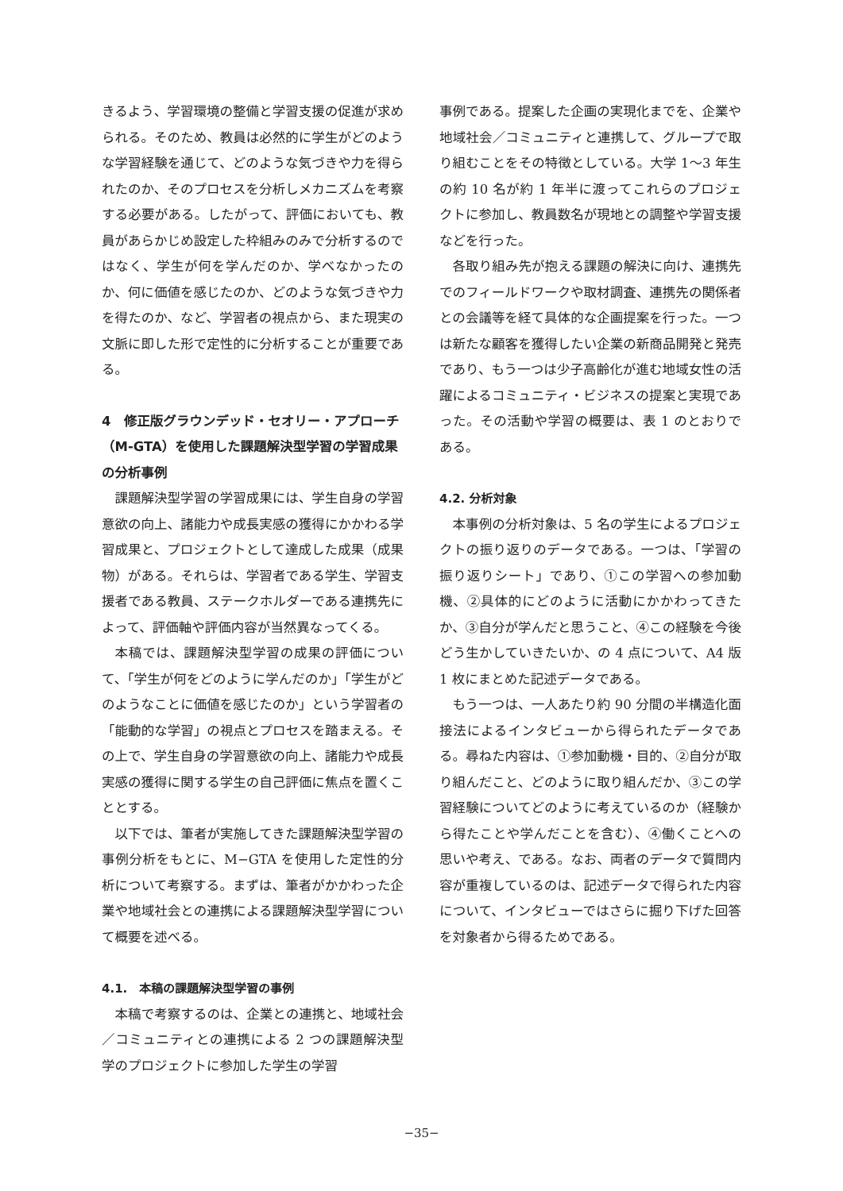きるよう、学習環境の整備と学習支援の促進が求められる。そのため、教員は必然的に学生がどのような学習経験を通じて、どのような気づきや力を得られたのか、そのプロセスを分析しメカニズムを考察する必要がある。したがって、評価においても、教員があらかじめ設定した枠組みのみで分析するのではなく、学生が何を学んだのか、学べなかったのか、何に価値を感じたのか、どのような気づきや力を得たのか、など、学習者の視点から、また現実の文脈に即した形で定性的に分析することが重要である。
4　修正版グラウンデッド・セオリー・アプローチ（M-GTA）を使用した課題解決型学習の学習成果の分析事例
課題解決型学習の学習成果には、学生自身の学習意欲の向上、諸能力や成長実感の獲得にかかわる学習成果と、プロジェクトとして達成した成果（成果物）がある。それらは、学習者である学生、学習支援者である教員、ステークホルダーである連携先によって、評価軸や評価内容が当然異なってくる。
本稿では、課題解決型学習の成果の評価について、「学生が何をどのように学んだのか」「学生がどのようなことに価値を感じたのか」という学習者の「能動的な学習」の視点とプロセスを踏まえる。その上で、学生自身の学習意欲の向上、諸能力や成長実感の獲得に関する学生の自己評価に焦点を置くこととする。
以下では、筆者が実施してきた課題解決型学習の事例分析をもとに、M−GTA を使用した定性的分析について考察する。まずは、筆者がかかわった企業や地域社会との連携による課題解決型学習について概要を述べる。
4.1.　本稿の課題解決型学習の事例
本稿で考察するのは、企業との連携と、地域社会／コミュニティとの連携による 2 つの課題解決型学のプロジェクトに参加した学生の学習
事例である。提案した企画の実現化までを、企業や地域社会／コミュニティと連携して、グループで取り組むことをその特徴としている。大学 1〜3 年生の約 10 名が約 1 年半に渡ってこれらのプロジェクトに参加し、教員数名が現地との調整や学習支援などを行った。
各取り組み先が抱える課題の解決に向け、連携先でのフィールドワークや取材調査、連携先の関係者との会議等を経て具体的な企画提案を行った。一つは新たな顧客を獲得したい企業の新商品開発と発売であり、もう一つは少子高齢化が進む地域女性の活躍によるコミュニティ・ビジネスの提案と実現であった。その活動や学習の概要は、表 1 のとおりである。
4.2. 分析対象
本事例の分析対象は、5 名の学生によるプロジェクトの振り返りのデータである。一つは、「学習の振り返りシート」であり、①この学習への参加動機、②具体的にどのように活動にかかわってきたか、③自分が学んだと思うこと、④この経験を今後どう生かしていきたいか、の 4 点について、A4 版 1 枚にまとめた記述データである。
もう一つは、一人あたり約 90 分間の半構造化面接法によるインタビューから得られたデータである。尋ねた内容は、①参加動機・目的、②自分が取り組んだこと、どのように取り組んだか、③この学習経験についてどのように考えているのか（経験から得たことや学んだことを含む）、④働くことへの思いや考え、である。なお、両者のデータで質問内容が重複しているのは、記述データで得られた内容について、インタビューではさらに掘り下げた回答を対象者から得るためである。
−35−